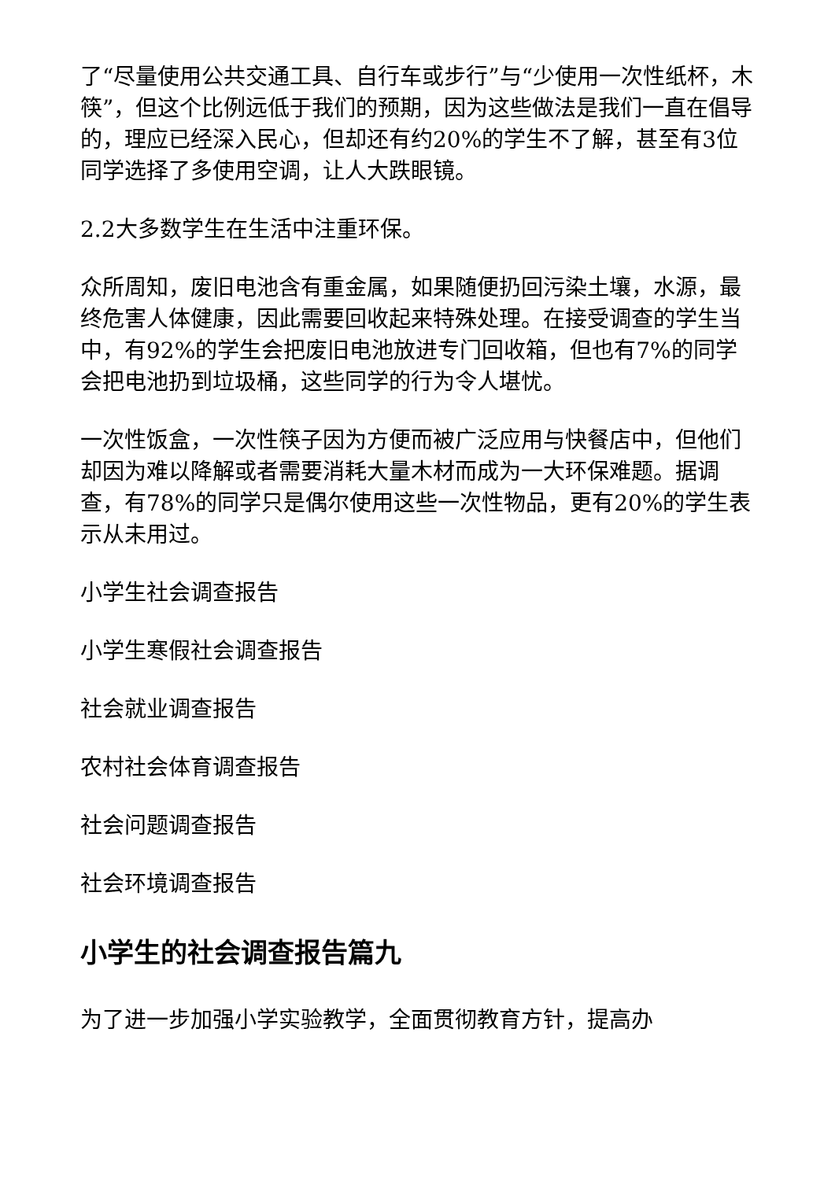了“尽量使用公共交通工具、自行车或步行”与“少使用一次性纸杯，木筷”，但这个比例远低于我们的预期，因为这些做法是我们一直在倡导的，理应已经深入民心，但却还有约20%的学生不了解，甚至有3位同学选择了多使用空调，让人大跌眼镜。
2.2大多数学生在生活中注重环保。
众所周知，废旧电池含有重金属，如果随便扔回污染土壤，水源，最终危害人体健康，因此需要回收起来特殊处理。在接受调查的学生当中，有92%的学生会把废旧电池放进专门回收箱，但也有7%的同学会把电池扔到垃圾桶，这些同学的行为令人堪忧。
一次性饭盒，一次性筷子因为方便而被广泛应用与快餐店中，但他们却因为难以降解或者需要消耗大量木材而成为一大环保难题。据调查，有78%的同学只是偶尔使用这些一次性物品，更有20%的学生表示从未用过。
小学生社会调查报告
小学生寒假社会调查报告
社会就业调查报告
农村社会体育调查报告
社会问题调查报告
社会环境调查报告
小学生的社会调查报告篇九
为了进一步加强小学实验教学，全面贯彻教育方针，提高办